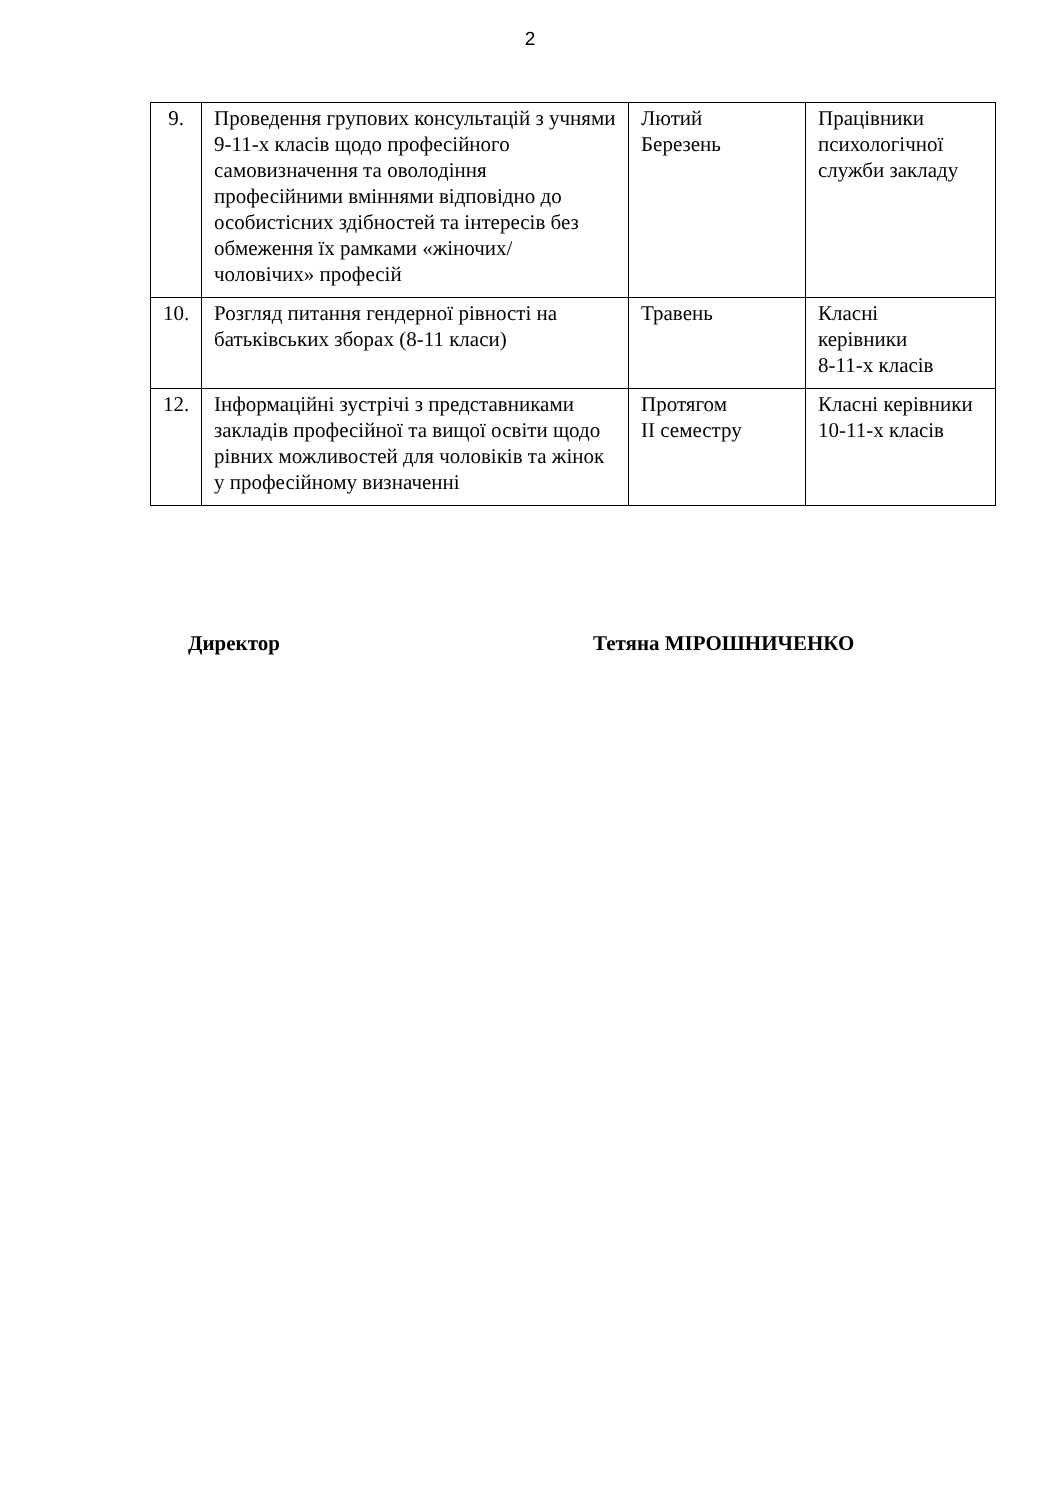2
| 9. | Проведення групових консультацій з учнями 9-11-х класів щодо професійного самовизначення та оволодіння професійними вміннями відповідно до особистісних здібностей та інтересів без обмеження їх рамками «жіночих/ чоловічих» професій | Лютий Березень | Працівники психологічної служби закладу |
| 10. | Розгляд питання гендерної рівності на батьківських зборах (8-11 класи) | Травень | Класні керівники 8-11-х класів |
| 12. | Інформаційні зустрічі з представниками закладів професійної та вищої освіти щодо рівних можливостей для чоловіків та жінок у професійному визначенні | Протягом ІІ семестру | Класні керівники 10-11-х класів |
Директор Тетяна МІРОШНИЧЕНКО